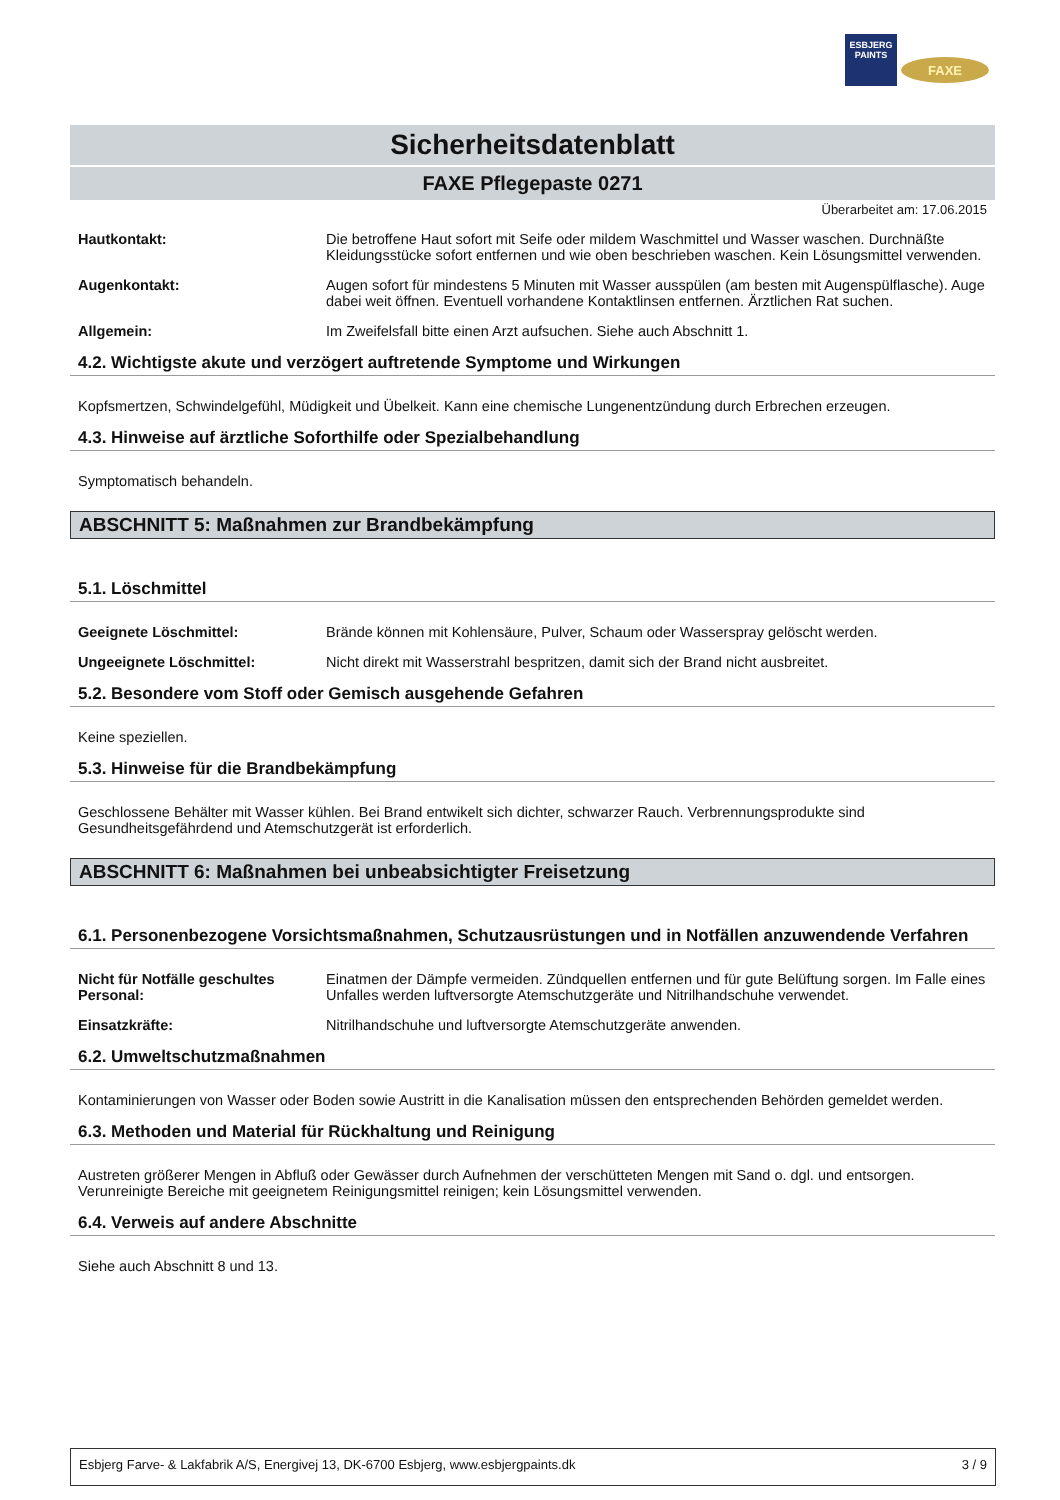ESBJERG
PAINTS
FAXE
Sicherheitsdatenblatt
FAXE Pflegepaste 0271
Überarbeitet am: 17.06.2015
Hautkontakt: Die betroffene Haut sofort mit Seife oder mildem Waschmittel und Wasser waschen. Durchnäßte Kleidungsstücke sofort entfernen und wie oben beschrieben waschen. Kein Lösungsmittel verwenden.
Augenkontakt: Augen sofort für mindestens 5 Minuten mit Wasser ausspülen (am besten mit Augenspülflasche). Auge dabei weit öffnen. Eventuell vorhandene Kontaktlinsen entfernen. Ärztlichen Rat suchen.
Allgemein: Im Zweifelsfall bitte einen Arzt aufsuchen. Siehe auch Abschnitt 1.
4.2. Wichtigste akute und verzögert auftretende Symptome und Wirkungen
Kopfsmertzen, Schwindelgefühl, Müdigkeit und Übelkeit. Kann eine chemische Lungenentzündung durch Erbrechen erzeugen.
4.3. Hinweise auf ärztliche Soforthilfe oder Spezialbehandlung
Symptomatisch behandeln.
ABSCHNITT 5: Maßnahmen zur Brandbekämpfung
5.1. Löschmittel
Geeignete Löschmittel: Brände können mit Kohlensäure, Pulver, Schaum oder Wasserspray gelöscht werden.
Ungeeignete Löschmittel: Nicht direkt mit Wasserstrahl bespritzen, damit sich der Brand nicht ausbreitet.
5.2. Besondere vom Stoff oder Gemisch ausgehende Gefahren
Keine speziellen.
5.3. Hinweise für die Brandbekämpfung
Geschlossene Behälter mit Wasser kühlen. Bei Brand entwikelt sich dichter, schwarzer Rauch. Verbrennungsprodukte sind Gesundheitsgefährdend und Atemschutzgerät ist erforderlich.
ABSCHNITT 6: Maßnahmen bei unbeabsichtigter Freisetzung
6.1. Personenbezogene Vorsichtsmaßnahmen, Schutzausrüstungen und in Notfällen anzuwendende Verfahren
Nicht für Notfälle geschultes Personal:
Einatmen der Dämpfe vermeiden. Zündquellen entfernen und für gute Belüftung sorgen. Im Falle eines Unfalles werden luftversorgte Atemschutzgeräte und Nitrilhandschuhe verwendet.
Einsatzkräfte: Nitrilhandschuhe und luftversorgte Atemschutzgeräte anwenden.
6.2. Umweltschutzmaßnahmen
Kontaminierungen von Wasser oder Boden sowie Austritt in die Kanalisation müssen den entsprechenden Behörden gemeldet werden.
6.3. Methoden und Material für Rückhaltung und Reinigung
Austreten größerer Mengen in Abfluß oder Gewässer durch Aufnehmen der verschütteten Mengen mit Sand o. dgl. und entsorgen. Verunreinigte Bereiche mit geeignetem Reinigungsmittel reinigen; kein Lösungsmittel verwenden.
6.4. Verweis auf andere Abschnitte
Siehe auch Abschnitt 8 und 13.
Esbjerg Farve- & Lakfabrik A/S, Energivej 13, DK-6700 Esbjerg, www.esbjergpaints.dk 3 / 9